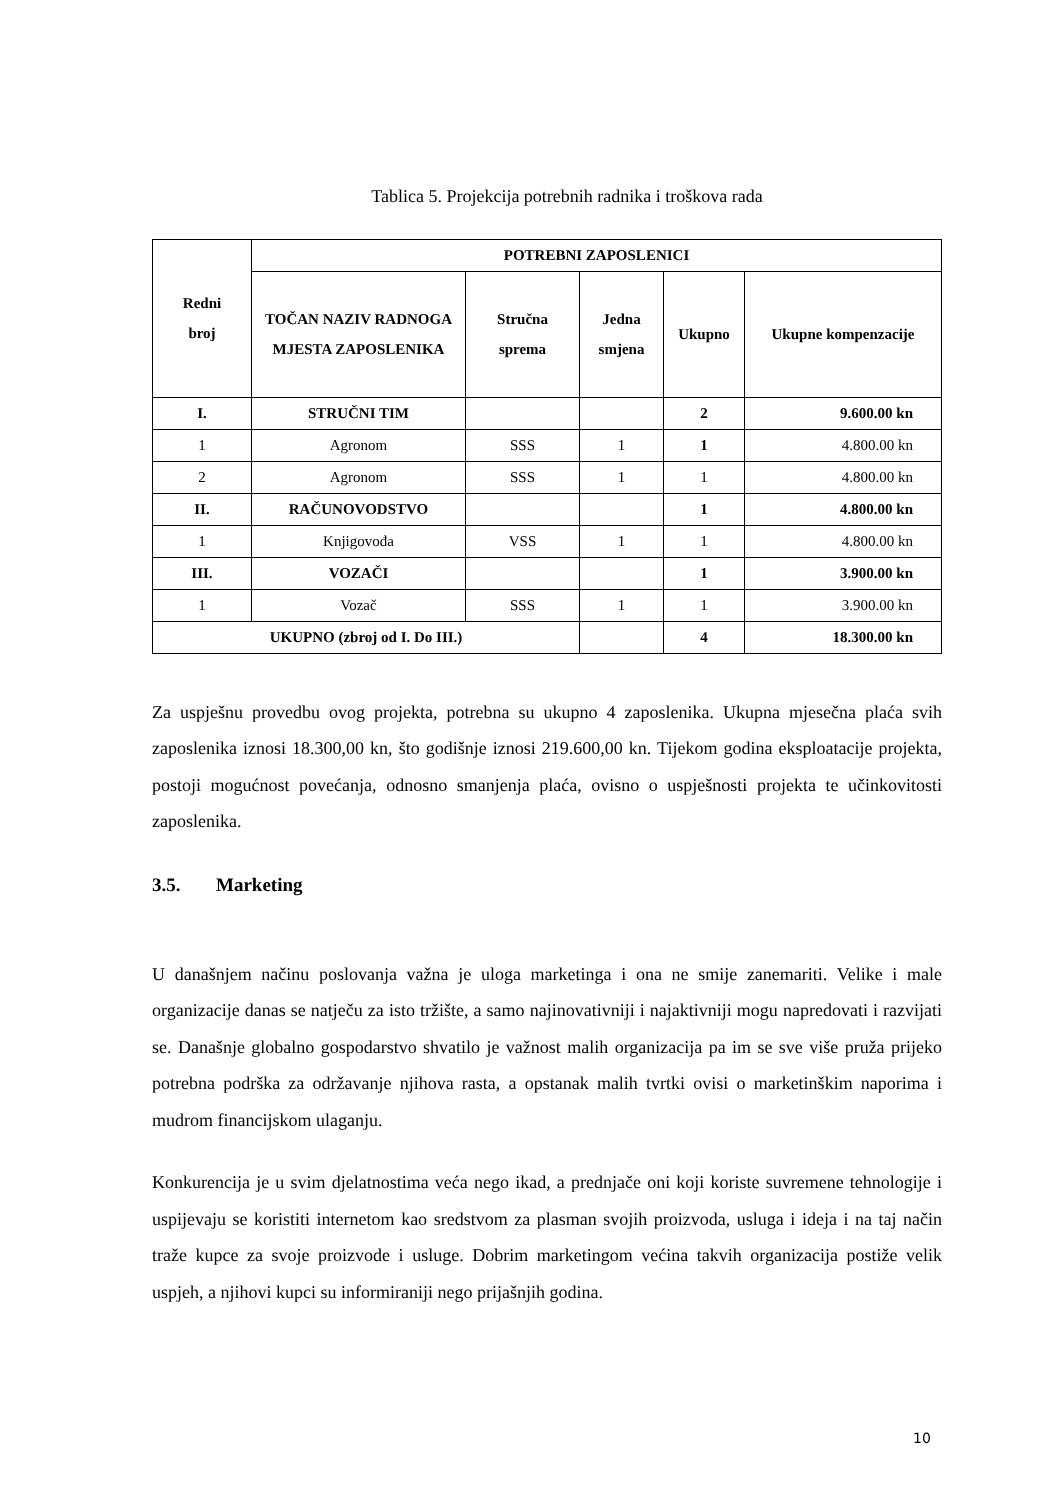Tablica 5. Projekcija potrebnih radnika i troškova rada
| Redni broj | POTREBNI ZAPOSLENICI | | | | |
| --- | --- | --- | --- | --- | --- |
| | TOČAN NAZIV RADNOGA MJESTA ZAPOSLENIKA | Stručna sprema | Jedna smjena | Ukupno | Ukupne kompenzacije |
| I. | STRUČNI TIM | | | 2 | 9.600.00 kn |
| 1 | Agronom | SSS | 1 | 1 | 4.800.00 kn |
| 2 | Agronom | SSS | 1 | 1 | 4.800.00 kn |
| II. | RAČUNOVODSTVO | | | 1 | 4.800.00 kn |
| 1 | Knjigovođa | VSS | 1 | 1 | 4.800.00 kn |
| III. | VOZAČI | | | 1 | 3.900.00 kn |
| 1 | Vozač | SSS | 1 | 1 | 3.900.00 kn |
| UKUPNO (zbroj od I. Do III.) | | | | 4 | 18.300.00 kn |
Za uspješnu provedbu ovog projekta, potrebna su ukupno 4 zaposlenika. Ukupna mjesečna plaća svih zaposlenika iznosi 18.300,00 kn, što godišnje iznosi 219.600,00 kn. Tijekom godina eksploatacije projekta, postoji mogućnost povećanja, odnosno smanjenja plaća, ovisno o uspješnosti projekta te učinkovitosti zaposlenika.
3.5. Marketing
U današnjem načinu poslovanja važna je uloga marketinga i ona ne smije zanemariti. Velike i male organizacije danas se natječu za isto tržište, a samo najinovativniji i najaktivniji mogu napredovati i razvijati se. Današnje globalno gospodarstvo shvatilo je važnost malih organizacija pa im se sve više pruža prijeko potrebna podrška za održavanje njihova rasta, a opstanak malih tvrtki ovisi o marketinškim naporima i mudrom financijskom ulaganju.
Konkurencija je u svim djelatnostima veća nego ikad, a prednjače oni koji koriste suvremene tehnologije i uspijevaju se koristiti internetom kao sredstvom za plasman svojih proizvoda, usluga i ideja i na taj način traže kupce za svoje proizvode i usluge. Dobrim marketingom većina takvih organizacija postiže velik uspjeh, a njihovi kupci su informiraniji nego prijašnjih godina.
10